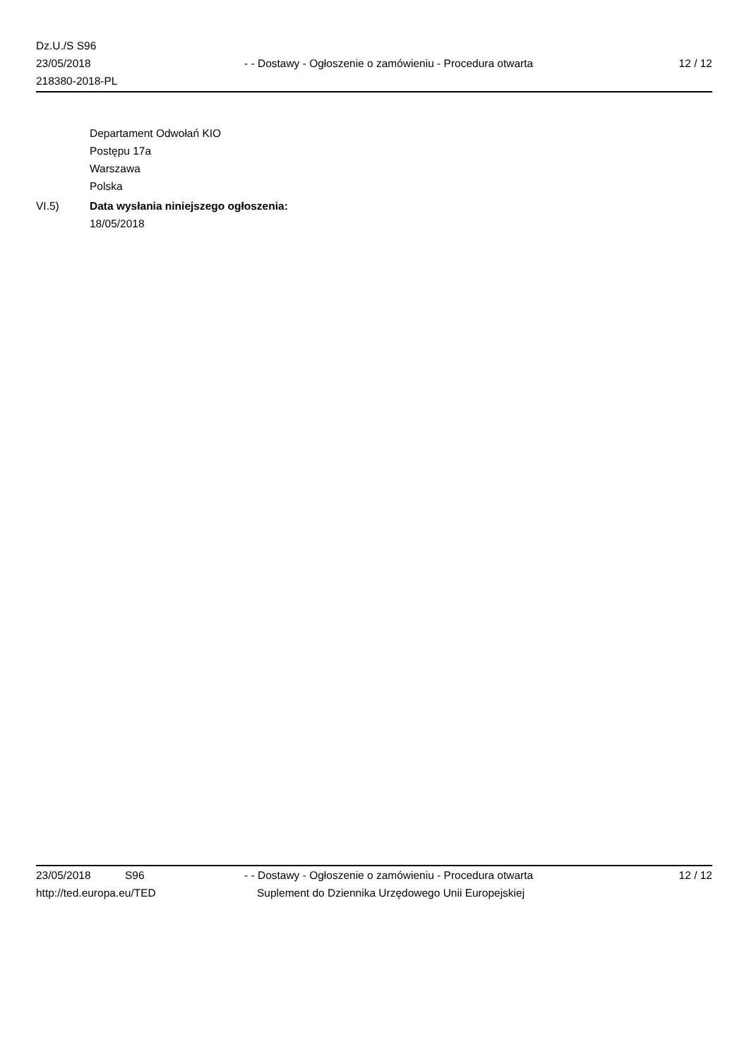Dz.U./S S96
23/05/2018
218380-2018-PL
- - Dostawy - Ogłoszenie o zamówieniu - Procedura otwarta
12 / 12
Departament Odwołań KIO
Postępu 17a
Warszawa
Polska
VI.5) Data wysłania niniejszego ogłoszenia:
18/05/2018
23/05/2018 S96 - - Dostawy - Ogłoszenie o zamówieniu - Procedura otwarta
12 / 12
http://ted.europa.eu/TED Suplement do Dziennika Urzędowego Unii Europejskiej